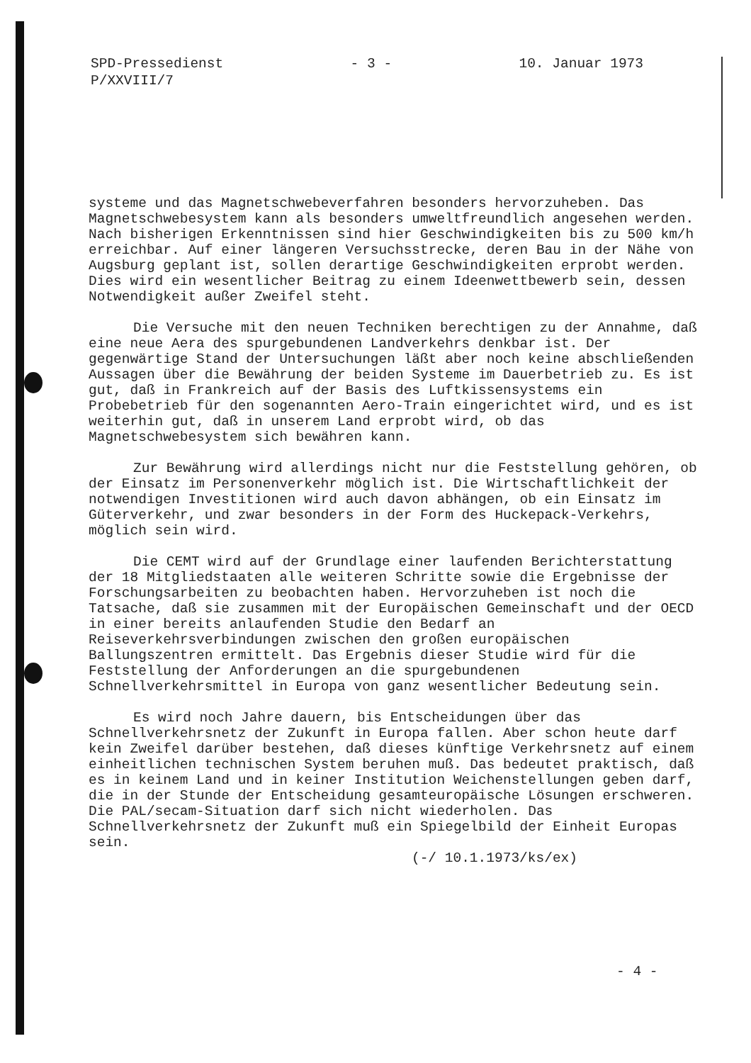SPD-Pressedienst
P/XXVIII/7
- 3 - 10. Januar 1973
systeme und das Magnetschwebeverfahren besonders hervorzuheben. Das Magnetschwebesystem kann als besonders umweltfreundlich angesehen werden. Nach bisherigen Erkenntnissen sind hier Geschwindigkeiten bis zu 500 km/h erreichbar. Auf einer längeren Versuchsstrecke, deren Bau in der Nähe von Augsburg geplant ist, sollen derartige Geschwindigkeiten erprobt werden. Dies wird ein wesentlicher Beitrag zu einem Ideenwettbewerb sein, dessen Notwendigkeit außer Zweifel steht.
Die Versuche mit den neuen Techniken berechtigen zu der Annahme, daß eine neue Aera des spurgebundenen Landverkehrs denkbar ist. Der gegenwärtige Stand der Untersuchungen läßt aber noch keine abschließenden Aussagen über die Bewährung der beiden Systeme im Dauerbetrieb zu. Es ist gut, daß in Frankreich auf der Basis des Luftkissensystems ein Probebetrieb für den sogenannten Aero-Train eingerichtet wird, und es ist weiterhin gut, daß in unserem Land erprobt wird, ob das Magnetschwebesystem sich bewähren kann.
Zur Bewährung wird allerdings nicht nur die Feststellung gehören, ob der Einsatz im Personenverkehr möglich ist. Die Wirtschaftlichkeit der notwendigen Investitionen wird auch davon abhängen, ob ein Einsatz im Güterverkehr, und zwar besonders in der Form des Huckepack-Verkehrs, möglich sein wird.
Die CEMT wird auf der Grundlage einer laufenden Berichterstattung der 18 Mitgliedstaaten alle weiteren Schritte sowie die Ergebnisse der Forschungsarbeiten zu beobachten haben. Hervorzuheben ist noch die Tatsache, daß sie zusammen mit der Europäischen Gemeinschaft und der OECD in einer bereits anlaufenden Studie den Bedarf an Reiseverkehrsverbindungen zwischen den großen europäischen Ballungszentren ermittelt. Das Ergebnis dieser Studie wird für die Feststellung der Anforderungen an die spurgebundenen Schnellverkehrsmittel in Europa von ganz wesentlicher Bedeutung sein.
Es wird noch Jahre dauern, bis Entscheidungen über das Schnellverkehrsnetz der Zukunft in Europa fallen. Aber schon heute darf kein Zweifel darüber bestehen, daß dieses künftige Verkehrsnetz auf einem einheitlichen technischen System beruhen muß. Das bedeutet praktisch, daß es in keinem Land und in keiner Institution Weichenstellungen geben darf, die in der Stunde der Entscheidung gesamteuropäische Lösungen erschweren. Die PAL/secam-Situation darf sich nicht wiederholen. Das Schnellverkehrsnetz der Zukunft muß ein Spiegelbild der Einheit Europas sein.
(-/ 10.1.1973/ks/ex)
- 4 -